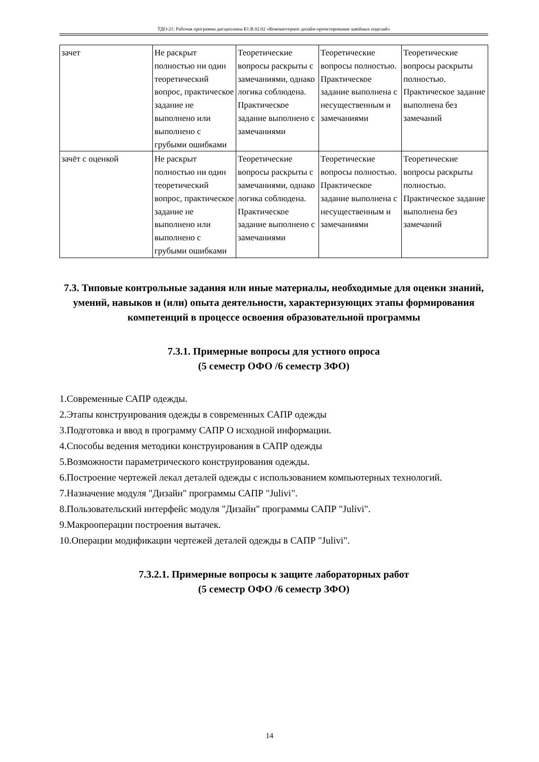ТДО-21: Рабочая программа дисциплины Б1.В.02.02 «Компьютерное дизайн-проектирование швейных изделий»
| зачет | Не раскрыт полностью ни один теоретический вопрос, практическое задание не выполнено или выполнено с грубыми ошибками | Теоретические вопросы раскрыты с замечаниями, однако логика соблюдена. Практическое задание выполнено с замечаниями | Теоретические вопросы полностью. Практическое задание выполнена с несущественным и замечаниями | Теоретические вопросы раскрыты полностью. Практическое задание выполнена без замечаний |
| зачёт с оценкой | Не раскрыт полностью ни один теоретический вопрос, практическое задание не выполнено или выполнено с грубыми ошибками | Теоретические вопросы раскрыты с замечаниями, однако логика соблюдена. Практическое задание выполнено с замечаниями | Теоретические вопросы полностью. Практическое задание выполнена с несущественным и замечаниями | Теоретические вопросы раскрыты полностью. Практическое задание выполнена без замечаний |
7.3. Типовые контрольные задания или иные материалы, необходимые для оценки знаний, умений, навыков и (или) опыта деятельности, характеризующих этапы формирования компетенций в процессе освоения образовательной программы
7.3.1. Примерные вопросы для устного опроса
(5 семестр ОФО /6 семестр ЗФО)
1.Современные САПР одежды.
2.Этапы конструирования одежды в современных САПР одежды
3.Подготовка и ввод в программу САПР О исходной информации.
4.Способы ведения методики конструирования в САПР одежды
5.Возможности параметрического конструирования одежды.
6.Построение чертежей лекал деталей одежды с использованием компьютерных технологий.
7.Назначение модуля "Дизайн" программы САПР "Julivi".
8.Пользовательский интерфейс модуля "Дизайн" программы САПР "Julivi".
9.Макрооперации построения вытачек.
10.Операции модификации чертежей деталей одежды в САПР "Julivi".
7.3.2.1. Примерные вопросы к защите лабораторных работ
(5 семестр ОФО /6 семестр ЗФО)
14